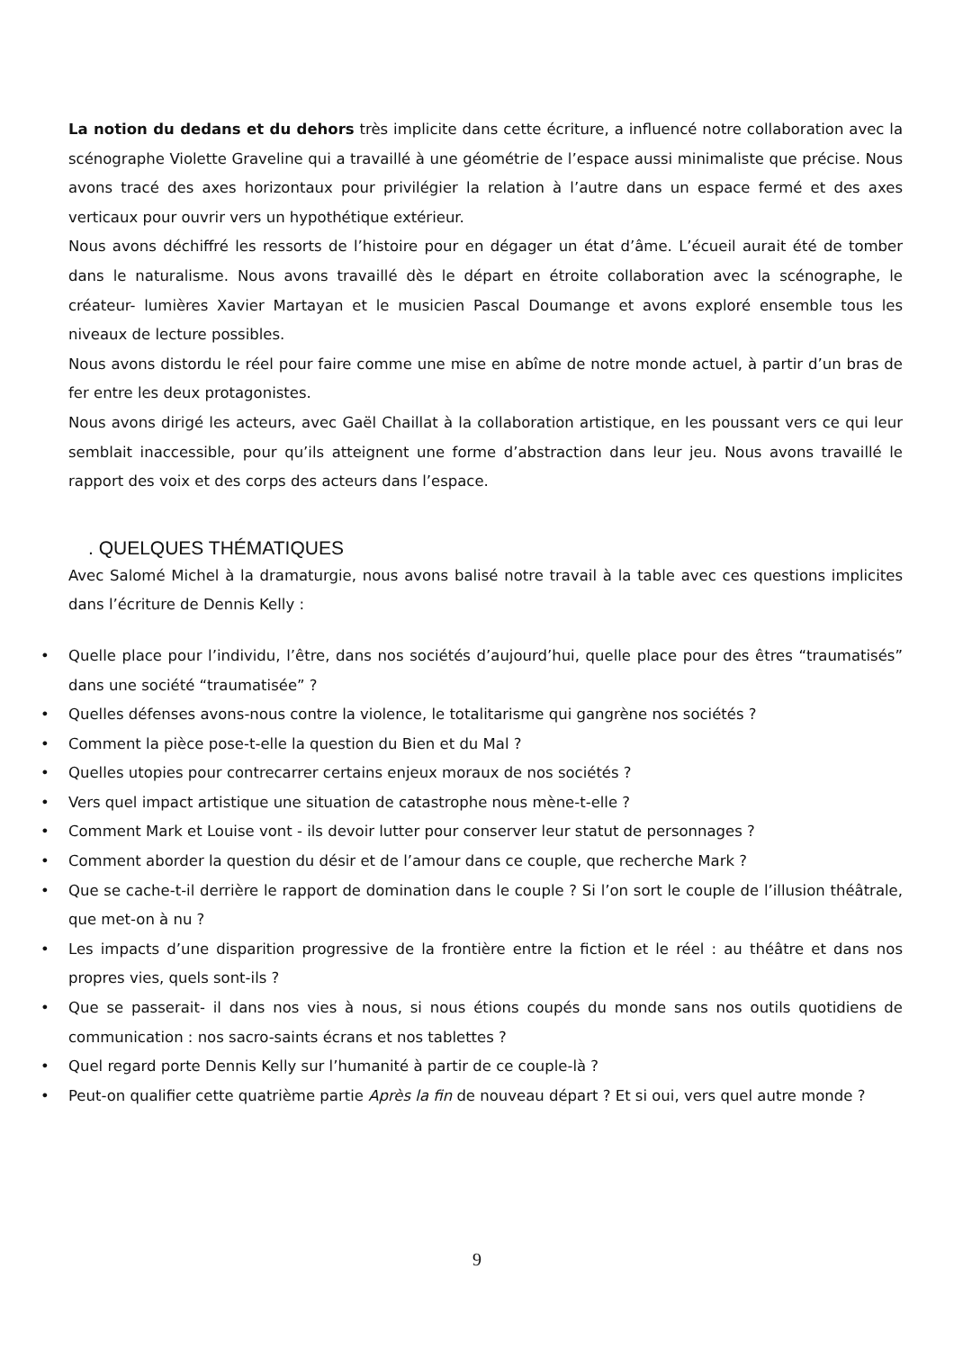La notion du dedans et du dehors très implicite dans cette écriture, a influencé notre collaboration avec la scénographe Violette Graveline qui a travaillé à une géométrie de l’espace aussi minimaliste que précise. Nous avons tracé des axes horizontaux pour privilégier la relation à l’autre dans un espace fermé et des axes verticaux pour ouvrir vers un hypothétique extérieur.
Nous avons déchiffré les ressorts de l’histoire pour en dégager un état d’âme. L’écueil aurait été de tomber dans le naturalisme. Nous avons travaillé dès le départ en étroite collaboration avec la scénographe, le créateur- lumières Xavier Martayan et le musicien Pascal Doumange et avons exploré ensemble tous les niveaux de lecture possibles.
Nous avons distordu le réel pour faire comme une mise en abîme de notre monde actuel, à partir d’un bras de fer entre les deux protagonistes.
Nous avons dirigé les acteurs, avec Gaël Chaillat à la collaboration artistique, en les poussant vers ce qui leur semblait inaccessible, pour qu’ils atteignent une forme d’abstraction dans leur jeu. Nous avons travaillé le rapport des voix et des corps des acteurs dans l’espace.
. QUELQUES THÉMATIQUES
Avec Salomé Michel à la dramaturgie, nous avons balisé notre travail à la table avec ces questions implicites dans l’écriture de Dennis Kelly :
• Quelle place pour l’individu, l’être, dans nos sociétés d’aujourd’hui, quelle place pour des êtres “traumatisés” dans une société “traumatisée” ?
• Quelles défenses avons-nous contre la violence, le totalitarisme qui gangrène nos sociétés ?
• Comment la pièce pose-t-elle la question du Bien et du Mal ?
• Quelles utopies pour contrecarrer certains enjeux moraux de nos sociétés ?
• Vers quel impact artistique une situation de catastrophe nous mène-t-elle ?
• Comment Mark et Louise vont - ils devoir lutter pour conserver leur statut de personnages ?
• Comment aborder la question du désir et de l’amour dans ce couple, que recherche Mark ?
• Que se cache-t-il derrière le rapport de domination dans le couple ? Si l’on sort le couple de l’illusion théâtrale, que met-on à nu ?
• Les impacts d’une disparition progressive de la frontière entre la fiction et le réel : au théâtre et dans nos propres vies, quels sont-ils ?
• Que se passerait- il dans nos vies à nous, si nous étions coupés du monde sans nos outils quotidiens de communication : nos sacro-saints écrans et nos tablettes ?
• Quel regard porte Dennis Kelly sur l’humanité à partir de ce couple-là ?
• Peut-on qualifier cette quatrième partie Après la fin de nouveau départ ? Et si oui, vers quel autre monde ?
9